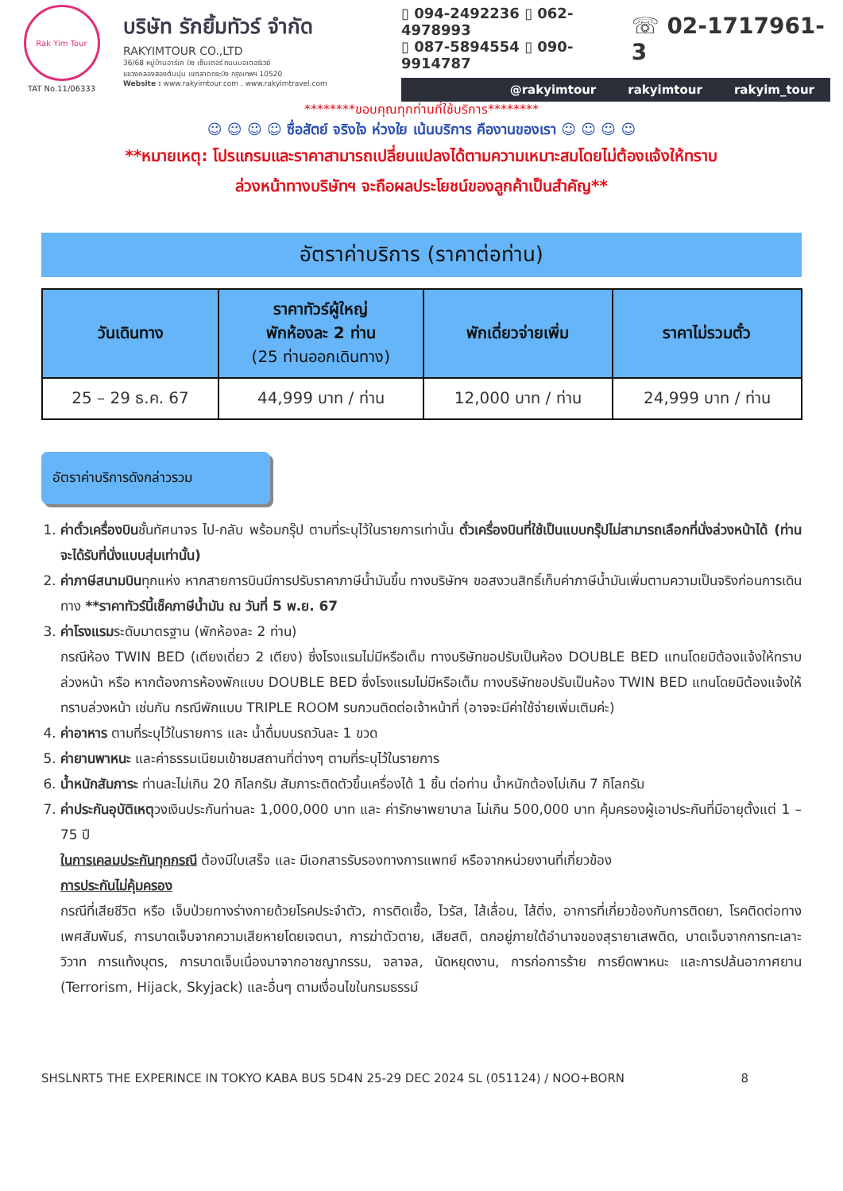Rak Yim Tour
TAT No.11/06333
บริษัท รักยิ้มทัวร์ จำกัด
RAKYIMTOUR CO.,LTD
36/68 หมู่บ้านอาร์เค บิซ เซ็นเตอร์ ถนนมอเตอร์เวย์
แขวงคลองสองต้นนุ่น เขตลาดกระบัง กรุงเทพฯ 10520
Website : www.rakyimtour.com , www.rakyimtravel.com
▯ 094-2492236 ▯ 062-4978993
▯ 087-5894554 ▯ 090-9914787
☏ 02-1717961-3
@rakyimtour rakyimtour rakyim_tour
********ขอบคุณทุกท่านที่ใช้บริการ********
☺ ☺ ☺ ☺ ซื่อสัตย์ จริงใจ ห่วงใย เน้นบริการ คืองานของเรา ☺ ☺ ☺ ☺
**หมายเหตุ: โปรแกรมและราคาสามารถเปลี่ยนแปลงได้ตามความเหมาะสมโดยไม่ต้องแจ้งให้ทราบ
ล่วงหน้าทางบริษัทฯ จะถือผลประโยชน์ของลูกค้าเป็นสำคัญ**
อัตราค่าบริการ (ราคาต่อท่าน)
| วันเดินทาง | ราคาทัวร์ผู้ใหญ่ พักห้องละ 2 ท่าน (25 ท่านออกเดินทาง) | พักเดี่ยวจ่ายเพิ่ม | ราคาไม่รวมตั๋ว |
| --- | --- | --- | --- |
| 25 – 29 ธ.ค. 67 | 44,999 บาท / ท่าน | 12,000 บาท / ท่าน | 24,999 บาท / ท่าน |
อัตราค่าบริการดังกล่าวรวม
1. ค่าตั๋วเครื่องบินชั้นทัศนาจร ไป-กลับ พร้อมกรุ๊ป ตามที่ระบุไว้ในรายการเท่านั้น ตั๋วเครื่องบินที่ใช้เป็นแบบกรุ๊ปไม่สามารถเลือกที่นั่งล่วงหน้าได้ (ท่านจะได้รับที่นั่งแบบสุ่มเท่านั้น)
2. ค่าภาษีสนามบินทุกแห่ง หากสายการบินมีการปรับราคาภาษีน้ำมันขึ้น ทางบริษัทฯ ขอสงวนสิทธิ์เก็บค่าภาษีน้ำมันเพิ่มตามความเป็นจริงก่อนการเดินทาง **ราคาทัวร์นี้เช็คภาษีน้ำมัน ณ วันที่ 5 พ.ย. 67
3. ค่าโรงแรมระดับมาตรฐาน (พักห้องละ 2 ท่าน)
กรณีห้อง TWIN BED (เตียงเดี่ยว 2 เตียง) ซึ่งโรงแรมไม่มีหรือเต็ม ทางบริษัทขอปรับเป็นห้อง DOUBLE BED แทนโดยมิต้องแจ้งให้ทราบล่วงหน้า หรือ หากต้องการห้องพักแบบ DOUBLE BED ซึ่งโรงแรมไม่มีหรือเต็ม ทางบริษัทขอปรับเป็นห้อง TWIN BED แทนโดยมิต้องแจ้งให้ทราบล่วงหน้า เช่นกัน กรณีพักแบบ TRIPLE ROOM รบกวนติดต่อเจ้าหน้าที่ (อาจจะมีค่าใช้จ่ายเพิ่มเติมค่ะ)
4. ค่าอาหาร ตามที่ระบุไว้ในรายการ และ น้ำดื่มบนรถวันละ 1 ขวด
5. ค่ายานพาหนะ และค่าธรรมเนียมเข้าชมสถานที่ต่างๆ ตามที่ระบุไว้ในรายการ
6. น้ำหนักสัมภาระ ท่านละไม่เกิน 20 กิโลกรัม สัมภาระติดตัวขึ้นเครื่องได้ 1 ชิ้น ต่อท่าน น้ำหนักต้องไม่เกิน 7 กิโลกรัม
7. ค่าประกันอุบัติเหตุวงเงินประกันท่านละ 1,000,000 บาท และ ค่ารักษาพยาบาล ไม่เกิน 500,000 บาท คุ้มครองผู้เอาประกันที่มีอายุตั้งแต่ 1 – 75 ปี
ในการเคลมประกันทุกกรณี ต้องมีใบเสร็จ และ มีเอกสารรับรองทางการแพทย์ หรือจากหน่วยงานที่เกี่ยวข้อง
การประกันไม่คุ้มครอง
กรณีที่เสียชีวิต หรือ เจ็บป่วยทางร่างกายด้วยโรคประจำตัว, การติดเชื้อ, ไวรัส, ไส้เลื่อน, ไส้ติ่ง, อาการที่เกี่ยวข้องกับการติดยา, โรคติดต่อทางเพศสัมพันธ์, การบาดเจ็บจากความเสียหายโดยเจตนา, การฆ่าตัวตาย, เสียสติ, ตกอยู่ภายใต้อำนาจของสุรายาเสพติด, บาดเจ็บจากการทะเลาะวิวาท การแท้งบุตร, การบาดเจ็บเนื่องมาจากอาชญากรรม, จลาจล, นัดหยุดงาน, การก่อการร้าย การยึดพาหนะ และการปล้นอากาศยาน (Terrorism, Hijack, Skyjack) และอื่นๆ ตามเงื่อนไขในกรมธรรม์
SHSLNRT5 THE EXPERINCE IN TOKYO KABA BUS 5D4N 25-29 DEC 2024 SL (051124) / NOO+BORN 8